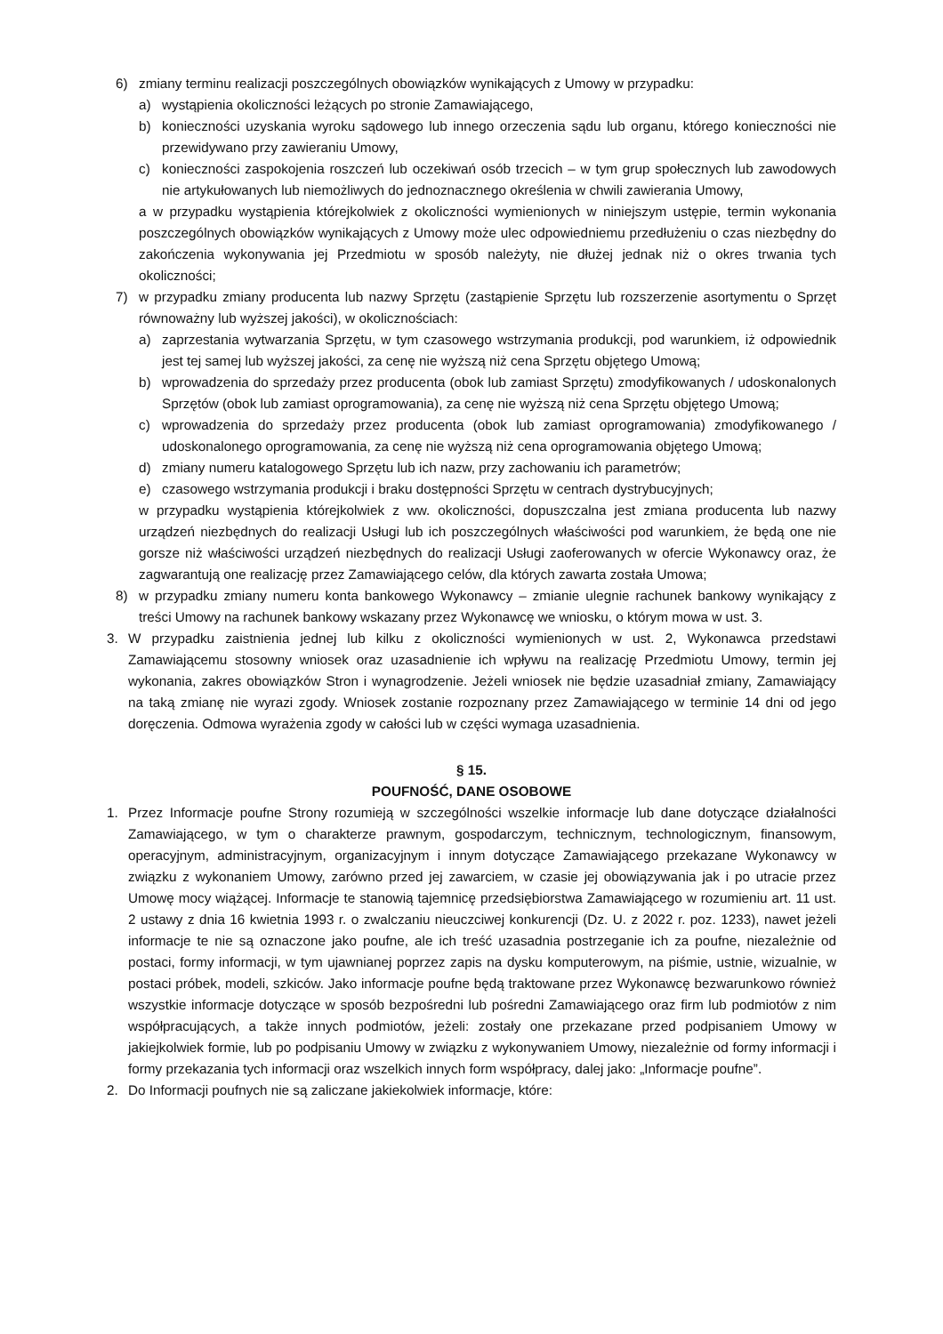6) zmiany terminu realizacji poszczególnych obowiązków wynikających z Umowy w przypadku:
a) wystąpienia okoliczności leżących po stronie Zamawiającego,
b) konieczności uzyskania wyroku sądowego lub innego orzeczenia sądu lub organu, którego konieczności nie przewidywano przy zawieraniu Umowy,
c) konieczności zaspokojenia roszczeń lub oczekiwań osób trzecich – w tym grup społecznych lub zawodowych nie artykułowanych lub niemożliwych do jednoznacznego określenia w chwili zawierania Umowy,
a w przypadku wystąpienia którejkolwiek z okoliczności wymienionych w niniejszym ustępie, termin wykonania poszczególnych obowiązków wynikających z Umowy może ulec odpowiedniemu przedłużeniu o czas niezbędny do zakończenia wykonywania jej Przedmiotu w sposób należyty, nie dłużej jednak niż o okres trwania tych okoliczności;
7) w przypadku zmiany producenta lub nazwy Sprzętu (zastąpienie Sprzętu lub rozszerzenie asortymentu o Sprzęt równoważny lub wyższej jakości), w okolicznościach:
a) zaprzestania wytwarzania Sprzętu, w tym czasowego wstrzymania produkcji, pod warunkiem, iż odpowiednik jest tej samej lub wyższej jakości, za cenę nie wyższą niż cena Sprzętu objętego Umową;
b) wprowadzenia do sprzedaży przez producenta (obok lub zamiast Sprzętu) zmodyfikowanych / udoskonalonych Sprzętów (obok lub zamiast oprogramowania), za cenę nie wyższą niż cena Sprzętu objętego Umową;
c) wprowadzenia do sprzedaży przez producenta (obok lub zamiast oprogramowania) zmodyfikowanego / udoskonalonego oprogramowania, za cenę nie wyższą niż cena oprogramowania objętego Umową;
d) zmiany numeru katalogowego Sprzętu lub ich nazw, przy zachowaniu ich parametrów;
e) czasowego wstrzymania produkcji i braku dostępności Sprzętu w centrach dystrybucyjnych;
w przypadku wystąpienia którejkolwiek z ww. okoliczności, dopuszczalna jest zmiana producenta lub nazwy urządzeń niezbędnych do realizacji Usługi lub ich poszczególnych właściwości pod warunkiem, że będą one nie gorsze niż właściwości urządzeń niezbędnych do realizacji Usługi zaoferowanych w ofercie Wykonawcy oraz, że zagwarantują one realizację przez Zamawiającego celów, dla których zawarta została Umowa;
8) w przypadku zmiany numeru konta bankowego Wykonawcy – zmianie ulegnie rachunek bankowy wynikający z treści Umowy na rachunek bankowy wskazany przez Wykonawcę we wniosku, o którym mowa w ust. 3.
3. W przypadku zaistnienia jednej lub kilku z okoliczności wymienionych w ust. 2, Wykonawca przedstawi Zamawiającemu stosowny wniosek oraz uzasadnienie ich wpływu na realizację Przedmiotu Umowy, termin jej wykonania, zakres obowiązków Stron i wynagrodzenie. Jeżeli wniosek nie będzie uzasadniał zmiany, Zamawiający na taką zmianę nie wyrazi zgody. Wniosek zostanie rozpoznany przez Zamawiającego w terminie 14 dni od jego doręczenia. Odmowa wyrażenia zgody w całości lub w części wymaga uzasadnienia.
§ 15.
POUFNOŚĆ, DANE OSOBOWE
1. Przez Informacje poufne Strony rozumieją w szczególności wszelkie informacje lub dane dotyczące działalności Zamawiającego, w tym o charakterze prawnym, gospodarczym, technicznym, technologicznym, finansowym, operacyjnym, administracyjnym, organizacyjnym i innym dotyczące Zamawiającego przekazane Wykonawcy w związku z wykonaniem Umowy, zarówno przed jej zawarciem, w czasie jej obowiązywania jak i po utracie przez Umowę mocy wiążącej. Informacje te stanowią tajemnicę przedsiębiorstwa Zamawiającego w rozumieniu art. 11 ust. 2 ustawy z dnia 16 kwietnia 1993 r. o zwalczaniu nieuczciwej konkurencji (Dz. U. z 2022 r. poz. 1233), nawet jeżeli informacje te nie są oznaczone jako poufne, ale ich treść uzasadnia postrzeganie ich za poufne, niezależnie od postaci, formy informacji, w tym ujawnianej poprzez zapis na dysku komputerowym, na piśmie, ustnie, wizualnie, w postaci próbek, modeli, szkiców. Jako informacje poufne będą traktowane przez Wykonawcę bezwarunkowo również wszystkie informacje dotyczące w sposób bezpośredni lub pośredni Zamawiającego oraz firm lub podmiotów z nim współpracujących, a także innych podmiotów, jeżeli: zostały one przekazane przed podpisaniem Umowy w jakiejkolwiek formie, lub po podpisaniu Umowy w związku z wykonywaniem Umowy, niezależnie od formy informacji i formy przekazania tych informacji oraz wszelkich innych form współpracy, dalej jako: „Informacje poufne”.
2. Do Informacji poufnych nie są zaliczane jakiekolwiek informacje, które: